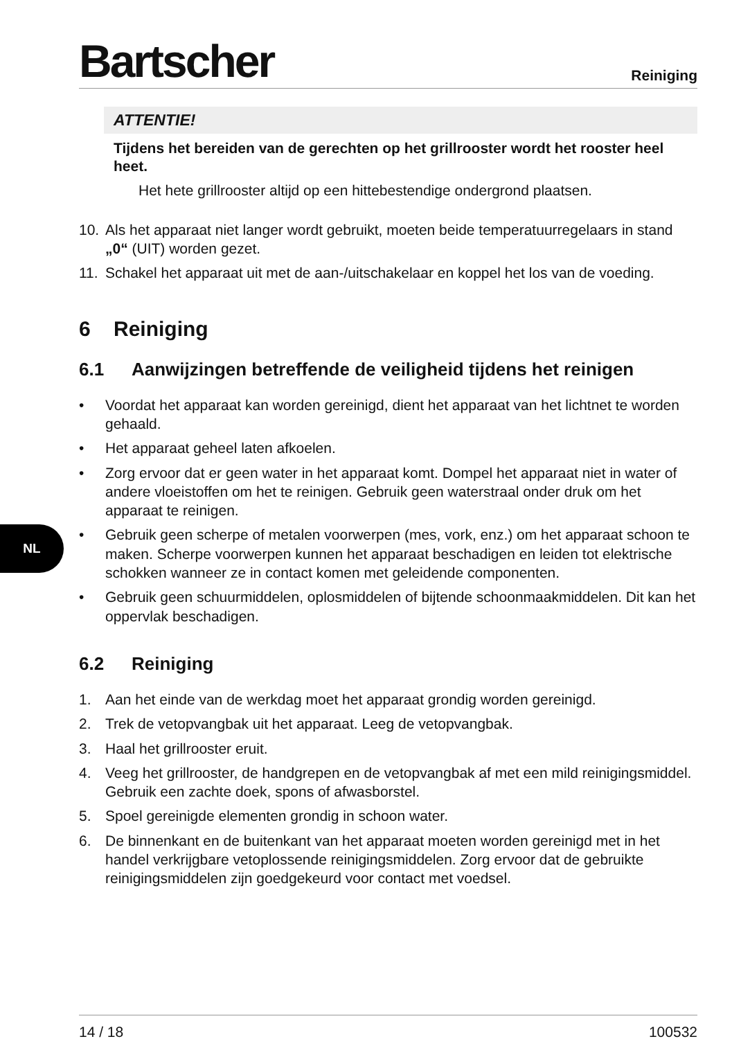Bartscher
Reiniging
ATTENTIE!
Tijdens het bereiden van de gerechten op het grillrooster wordt het rooster heel heet.
Het hete grillrooster altijd op een hittebestendige ondergrond plaatsen.
10. Als het apparaat niet langer wordt gebruikt, moeten beide temperatuurregelaars in stand „0“ (UIT) worden gezet.
11. Schakel het apparaat uit met de aan-/uitschakelaar en koppel het los van de voeding.
6 Reiniging
6.1 Aanwijzingen betreffende de veiligheid tijdens het reinigen
• Voordat het apparaat kan worden gereinigd, dient het apparaat van het lichtnet te worden gehaald.
• Het apparaat geheel laten afkoelen.
• Zorg ervoor dat er geen water in het apparaat komt. Dompel het apparaat niet in water of andere vloeistoffen om het te reinigen. Gebruik geen waterstraal onder druk om het apparaat te reinigen.
• Gebruik geen scherpe of metalen voorwerpen (mes, vork, enz.) om het apparaat schoon te maken. Scherpe voorwerpen kunnen het apparaat beschadigen en leiden tot elektrische schokken wanneer ze in contact komen met geleidende componenten.
• Gebruik geen schuurmiddelen, oplosmiddelen of bijtende schoonmaakmiddelen. Dit kan het oppervlak beschadigen.
6.2 Reiniging
1. Aan het einde van de werkdag moet het apparaat grondig worden gereinigd.
2. Trek de vetopvangbak uit het apparaat. Leeg de vetopvangbak.
3. Haal het grillrooster eruit.
4. Veeg het grillrooster, de handgrepen en de vetopvangbak af met een mild reinigingsmiddel. Gebruik een zachte doek, spons of afwasborstel.
5. Spoel gereinigde elementen grondig in schoon water.
6. De binnenkant en de buitenkant van het apparaat moeten worden gereinigd met in het handel verkrijgbare vetoplossende reinigingsmiddelen. Zorg ervoor dat de gebruikte reinigingsmiddelen zijn goedgekeurd voor contact met voedsel.
NL
14 / 18 100532